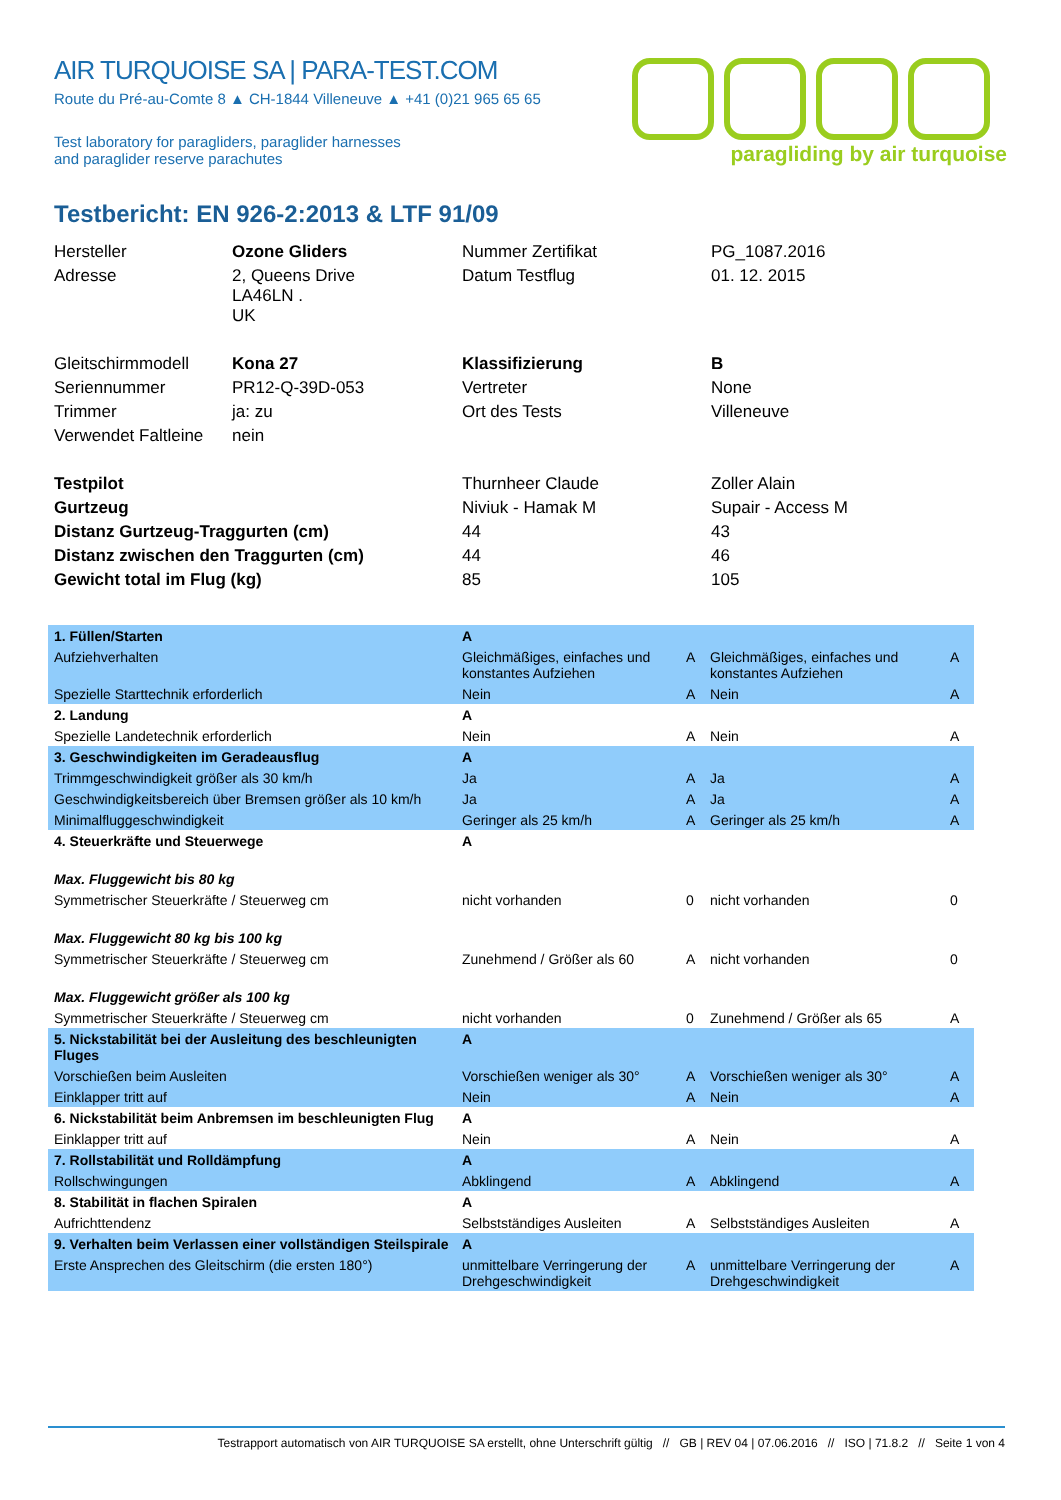AIR TURQUOISE SA | PARA-TEST.COM
Route du Pré-au-Comte 8 ▲ CH-1844 Villeneuve ▲ +41 (0)21 965 65 65
Test laboratory for paragliders, paraglider harnesses
and paraglider reserve parachutes
paragliding by air turquoise
Testbericht: EN 926-2:2013 & LTF 91/09
| Hersteller | Ozone Gliders | Nummer Zertifikat | PG_1087.2016 |
| Adresse | 2, Queens Drive LA46LN . UK | Datum Testflug | 01. 12. 2015 |
| Gleitschirmmodell | Kona 27 | Klassifizierung | B |
| Seriennummer | PR12-Q-39D-053 | Vertreter | None |
| Trimmer | ja: zu | Ort des Tests | Villeneuve |
| Verwendet Faltleine | nein | | |
| Testpilot | | Thurnheer Claude | Zoller Alain |
| Gurtzeug | | Niviuk - Hamak M | Supair - Access M |
| Distanz Gurtzeug-Traggurten (cm) | | 44 | 43 |
| Distanz zwischen den Traggurten (cm) | | 44 | 46 |
| Gewicht total im Flug (kg) | | 85 | 105 |
| 1. Füllen/Starten | A | | | |
| Aufziehverhalten | Gleichmäßiges, einfaches und konstantes Aufziehen | A | Gleichmäßiges, einfaches und konstantes Aufziehen | A |
| Spezielle Starttechnik erforderlich | Nein | A | Nein | A |
| 2. Landung | A | | | |
| Spezielle Landetechnik erforderlich | Nein | A | Nein | A |
| 3. Geschwindigkeiten im Geradeausflug | A | | | |
| Trimmgeschwindigkeit größer als 30 km/h | Ja | A | Ja | A |
| Geschwindigkeitsbereich über Bremsen größer als 10 km/h | Ja | A | Ja | A |
| Minimalfluggeschwindigkeit | Geringer als 25 km/h | A | Geringer als 25 km/h | A |
| 4. Steuerkräfte und Steuerwege | A | | | |
| Max. Fluggewicht bis 80 kg | | | | |
| Symmetrischer Steuerkräfte / Steuerweg cm | nicht vorhanden | 0 | nicht vorhanden | 0 |
| Max. Fluggewicht 80 kg bis 100 kg | | | | |
| Symmetrischer Steuerkräfte / Steuerweg cm | Zunehmend / Größer als 60 | A | nicht vorhanden | 0 |
| Max. Fluggewicht größer als 100 kg | | | | |
| Symmetrischer Steuerkräfte / Steuerweg cm | nicht vorhanden | 0 | Zunehmend / Größer als 65 | A |
| 5. Nickstabilität bei der Ausleitung des beschleunigten Fluges | A | | | |
| Vorschießen beim Ausleiten | Vorschießen weniger als 30° | A | Vorschießen weniger als 30° | A |
| Einklapper tritt auf | Nein | A | Nein | A |
| 6. Nickstabilität beim Anbremsen im beschleunigten Flug | A | | | |
| Einklapper tritt auf | Nein | A | Nein | A |
| 7. Rollstabilität und Rolldämpfung | A | | | |
| Rollschwingungen | Abklingend | A | Abklingend | A |
| 8. Stabilität in flachen Spiralen | A | | | |
| Aufrichttendenz | Selbstständiges Ausleiten | A | Selbstständiges Ausleiten | A |
| 9. Verhalten beim Verlassen einer vollständigen Steilspirale | A | | | |
| Erste Ansprechen des Gleitschirm (die ersten 180°) | unmittelbare Verringerung der Drehgeschwindigkeit | A | unmittelbare Verringerung der Drehgeschwindigkeit | A |
Testrapport automatisch von AIR TURQUOISE SA erstellt, ohne Unterschrift gültig // GB | REV 04 | 07.06.2016 // ISO | 71.8.2 // Seite 1 von 4